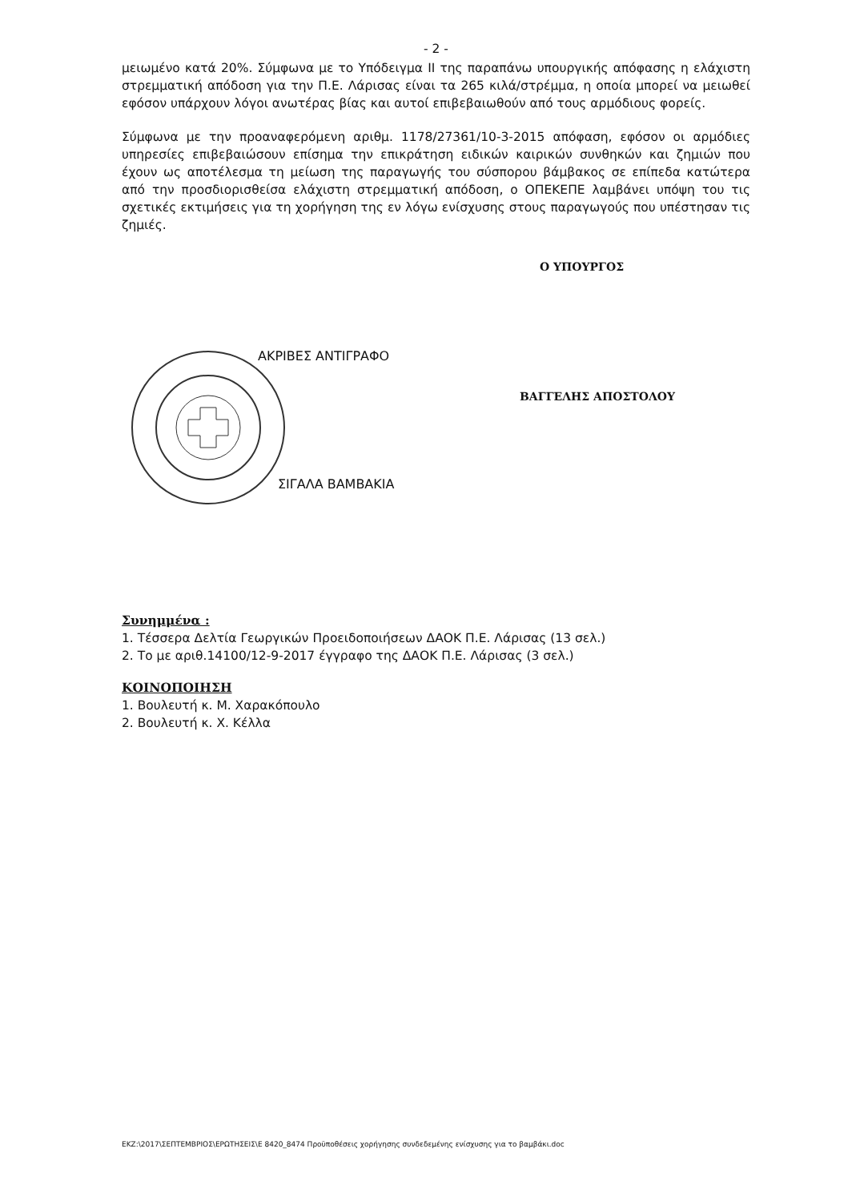- 2 -
μειωμένο κατά 20%. Σύμφωνα με το Υπόδειγμα ΙΙ της παραπάνω υπουργικής απόφασης η ελάχιστη στρεμματική απόδοση για την Π.Ε. Λάρισας είναι τα 265 κιλά/στρέμμα, η οποία μπορεί να μειωθεί εφόσον υπάρχουν λόγοι ανωτέρας βίας και αυτοί επιβεβαιωθούν από τους αρμόδιους φορείς.
Σύμφωνα με την προαναφερόμενη αριθμ. 1178/27361/10-3-2015 απόφαση, εφόσον οι αρμόδιες υπηρεσίες επιβεβαιώσουν επίσημα την επικράτηση ειδικών καιρικών συνθηκών και ζημιών που έχουν ως αποτέλεσμα τη μείωση της παραγωγής του σύσπορου βάμβακος σε επίπεδα κατώτερα από την προσδιορισθείσα ελάχιστη στρεμματική απόδοση, ο ΟΠΕΚΕΠΕ λαμβάνει υπόψη του τις σχετικές εκτιμήσεις για τη χορήγηση της εν λόγω ενίσχυσης στους παραγωγούς που υπέστησαν τις ζημιές.
Ο ΥΠΟΥΡΓΟΣ
ΑΚΡΙΒΕΣ ΑΝΤΙΓΡΑΦΟ
ΒΑΓΓΕΛΗΣ ΑΠΟΣΤΟΛΟΥ
ΣΙΓΑΛΑ ΒΑΜΒΑΚΙΑ
Συνημμένα :
1. Τέσσερα Δελτία Γεωργικών Προειδοποιήσεων ΔΑΟΚ Π.Ε. Λάρισας (13 σελ.)
2. Το με αριθ.14100/12-9-2017 έγγραφο της ΔΑΟΚ Π.Ε. Λάρισας (3 σελ.)
ΚΟΙΝΟΠΟΙΗΣΗ
1. Βουλευτή κ. Μ. Χαρακόπουλο
2. Βουλευτή κ. Χ. Κέλλα
ΕΚΖ:\2017\ΣΕΠΤΕΜΒΡΙΟΣ\ΕΡΩΤΗΣΕΙΣ\Ε 8420_8474 Προϋποθέσεις χορήγησης συνδεδεμένης ενίσχυσης για το βαμβάκι.doc